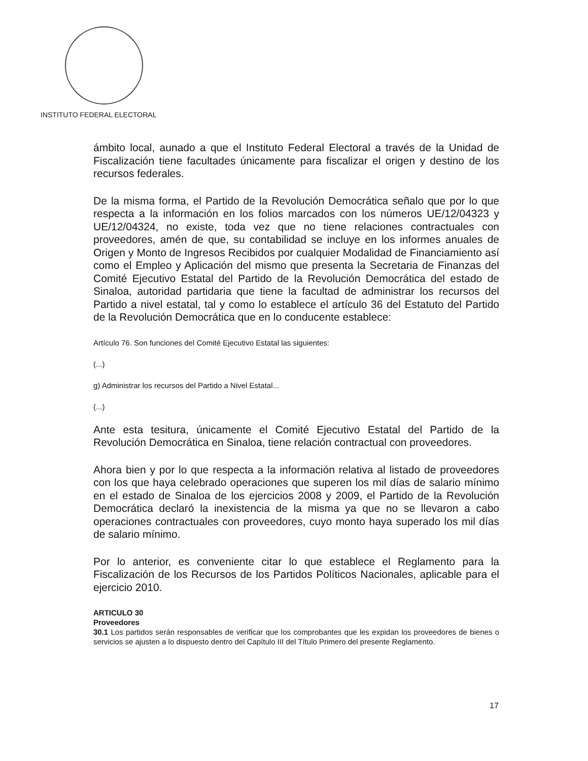INSTITUTO FEDERAL ELECTORAL
ámbito local, aunado a que el Instituto Federal Electoral a través de la Unidad de Fiscalización tiene facultades únicamente para fiscalizar el origen y destino de los recursos federales.
De la misma forma, el Partido de la Revolución Democrática señalo que por lo que respecta a la información en los folios marcados con los números UE/12/04323 y UE/12/04324, no existe, toda vez que no tiene relaciones contractuales con proveedores, amén de que, su contabilidad se incluye en los informes anuales de Origen y Monto de Ingresos Recibidos por cualquier Modalidad de Financiamiento así como el Empleo y Aplicación del mismo que presenta la Secretaria de Finanzas del Comité Ejecutivo Estatal del Partido de la Revolución Democrática del estado de Sinaloa, autoridad partidaria que tiene la facultad de administrar los recursos del Partido a nivel estatal, tal y como lo establece el artículo 36 del Estatuto del Partido de la Revolución Democrática que en lo conducente establece:
Artículo 76. Son funciones del Comité Ejecutivo Estatal las siguientes:
(...)
g) Administrar los recursos del Partido a Nivel Estatal...
(...)
Ante esta tesitura, únicamente el Comité Ejecutivo Estatal del Partido de la Revolución Democrática en Sinaloa, tiene relación contractual con proveedores.
Ahora bien y por lo que respecta a la información relativa al listado de proveedores con los que haya celebrado operaciones que superen los mil días de salario mínimo en el estado de Sinaloa de los ejercicios 2008 y 2009, el Partido de la Revolución Democrática declaró la inexistencia de la misma ya que no se llevaron a cabo operaciones contractuales con proveedores, cuyo monto haya superado los mil días de salario mínimo.
Por lo anterior, es conveniente citar lo que establece el Reglamento para la Fiscalización de los Recursos de los Partidos Políticos Nacionales, aplicable para el ejercicio 2010.
ARTICULO 30
Proveedores
30.1 Los partidos serán responsables de verificar que los comprobantes que les expidan los proveedores de bienes o servicios se ajusten a lo dispuesto dentro del Capítulo III del Título Primero del presente Reglamento.
17